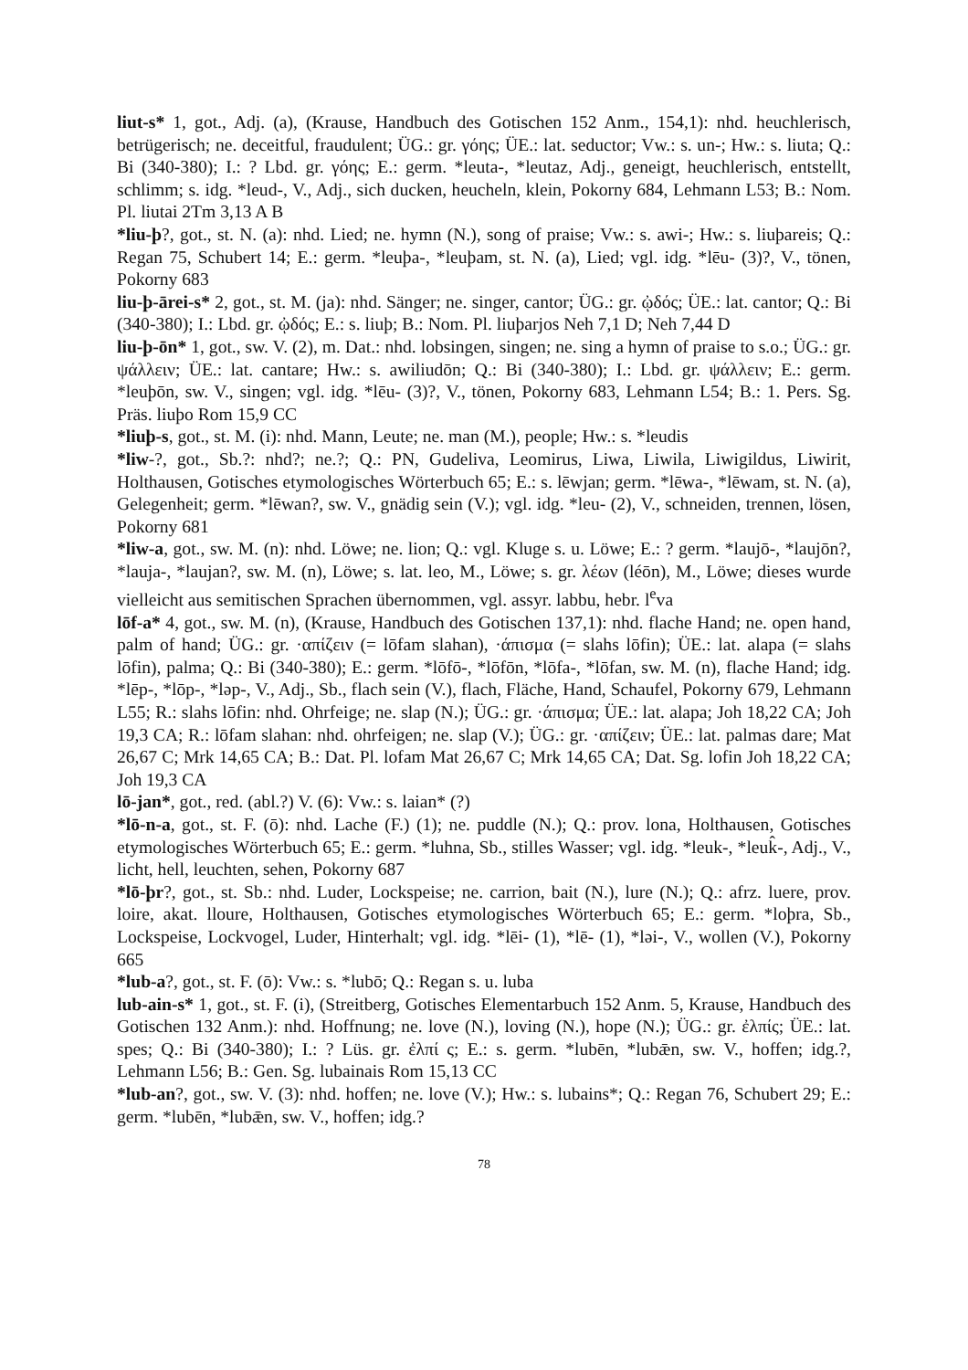liut-s* 1, got., Adj. (a), (Krause, Handbuch des Gotischen 152 Anm., 154,1): nhd. heuchlerisch, betrügerisch; ne. deceitful, fraudulent; ÜG.: gr. γόης; ÜE.: lat. seductor; Vw.: s. un-; Hw.: s. liuta; Q.: Bi (340-380); I.: ? Lbd. gr. γόης; E.: germ. *leuta-, *leutaz, Adj., geneigt, heuchlerisch, entstellt, schlimm; s. idg. *leud-, V., Adj., sich ducken, heucheln, klein, Pokorny 684, Lehmann L53; B.: Nom. Pl. liutai 2Tm 3,13 A B
*liu-þ?, got., st. N. (a): nhd. Lied; ne. hymn (N.), song of praise; Vw.: s. awi-; Hw.: s. liuþareis; Q.: Regan 75, Schubert 14; E.: germ. *leuþa-, *leuþam, st. N. (a), Lied; vgl. idg. *lēu- (3)?, V., tönen, Pokorny 683
liu-þ-ārei-s* 2, got., st. M. (ja): nhd. Sänger; ne. singer, cantor; ÜG.: gr. ᾠδός; ÜE.: lat. cantor; Q.: Bi (340-380); I.: Lbd. gr. ᾠδός; E.: s. liuþ; B.: Nom. Pl. liuþarjos Neh 7,1 D; Neh 7,44 D
liu-þ-ōn* 1, got., sw. V. (2), m. Dat.: nhd. lobsingen, singen; ne. sing a hymn of praise to s.o.; ÜG.: gr. ψάλλειν; ÜE.: lat. cantare; Hw.: s. awiliudōn; Q.: Bi (340-380); I.: Lbd. gr. ψάλλειν; E.: germ. *leuþōn, sw. V., singen; vgl. idg. *lēu- (3)?, V., tönen, Pokorny 683, Lehmann L54; B.: 1. Pers. Sg. Präs. liuþo Rom 15,9 CC
*liuþ-s, got., st. M. (i): nhd. Mann, Leute; ne. man (M.), people; Hw.: s. *leudis
*liw-?, got., Sb.?: nhd?; ne.?; Q.: PN, Gudeliva, Leomirus, Liwa, Liwila, Liwigildus, Liwirit, Holthausen, Gotisches etymologisches Wörterbuch 65; E.: s. lēwjan; germ. *lēwa-, *lēwam, st. N. (a), Gelegenheit; germ. *lēwan?, sw. V., gnädig sein (V.); vgl. idg. *leu- (2), V., schneiden, trennen, lösen, Pokorny 681
*liw-a, got., sw. M. (n): nhd. Löwe; ne. lion; Q.: vgl. Kluge s. u. Löwe; E.: ? germ. *laujō-, *laujōn?, *lauja-, *laujan?, sw. M. (n), Löwe; s. lat. leo, M., Löwe; s. gr. λέων (léōn), M., Löwe; dieses wurde vielleicht aus semitischen Sprachen übernommen, vgl. assyr. labbu, hebr. l<sup>e</sup>va
lōf-a* 4, got., sw. M. (n), (Krause, Handbuch des Gotischen 137,1): nhd. flache Hand; ne. open hand, palm of hand; ÜG.: gr. ·απίζειν (= lōfam slahan), ·άπισμα (= slahs lōfin); ÜE.: lat. alapa (= slahs lōfin), palma; Q.: Bi (340-380); E.: germ. *lōfō-, *lōfōn, *lōfa-, *lōfan, sw. M. (n), flache Hand; idg. *lēp-, *lōp-, *ləp-, V., Adj., Sb., flach sein (V.), flach, Fläche, Hand, Schaufel, Pokorny 679, Lehmann L55; R.: slahs lōfin: nhd. Ohrfeige; ne. slap (N.); ÜG.: gr. ·άπισμα; ÜE.: lat. alapa; Joh 18,22 CA; Joh 19,3 CA; R.: lōfam slahan: nhd. ohrfeigen; ne. slap (V.); ÜG.: gr. ·απίζειν; ÜE.: lat. palmas dare; Mat 26,67 C; Mrk 14,65 CA; B.: Dat. Pl. lofam Mat 26,67 C; Mrk 14,65 CA; Dat. Sg. lofin Joh 18,22 CA; Joh 19,3 CA
lō-jan*, got., red. (abl.?) V. (6): Vw.: s. laian* (?)
*lō-n-a, got., st. F. (ō): nhd. Lache (F.) (1); ne. puddle (N.); Q.: prov. lona, Holthausen, Gotisches etymologisches Wörterbuch 65; E.: germ. *luhna, Sb., stilles Wasser; vgl. idg. *leuk-, *leuk̂-, Adj., V., licht, hell, leuchten, sehen, Pokorny 687
*lō-þr?, got., st. Sb.: nhd. Luder, Lockspeise; ne. carrion, bait (N.), lure (N.); Q.: afrz. luere, prov. loire, akat. lloure, Holthausen, Gotisches etymologisches Wörterbuch 65; E.: germ. *loþra, Sb., Lockspeise, Lockvogel, Luder, Hinterhalt; vgl. idg. *lēi- (1), *lē- (1), *ləi-, V., wollen (V.), Pokorny 665
*lub-a?, got., st. F. (ō): Vw.: s. *lubō; Q.: Regan s. u. luba
lub-ain-s* 1, got., st. F. (i), (Streitberg, Gotisches Elementarbuch 152 Anm. 5, Krause, Handbuch des Gotischen 132 Anm.): nhd. Hoffnung; ne. love (N.), loving (N.), hope (N.); ÜG.: gr. ἐλπίς; ÜE.: lat. spes; Q.: Bi (340-380); I.: ? Lüs. gr. ἐλπί ς; E.: s. germ. *lubēn, *lubǣn, sw. V., hoffen; idg.?, Lehmann L56; B.: Gen. Sg. lubainais Rom 15,13 CC
*lub-an?, got., sw. V. (3): nhd. hoffen; ne. love (V.); Hw.: s. lubains*; Q.: Regan 76, Schubert 29; E.: germ. *lubēn, *lubǣn, sw. V., hoffen; idg.?
78